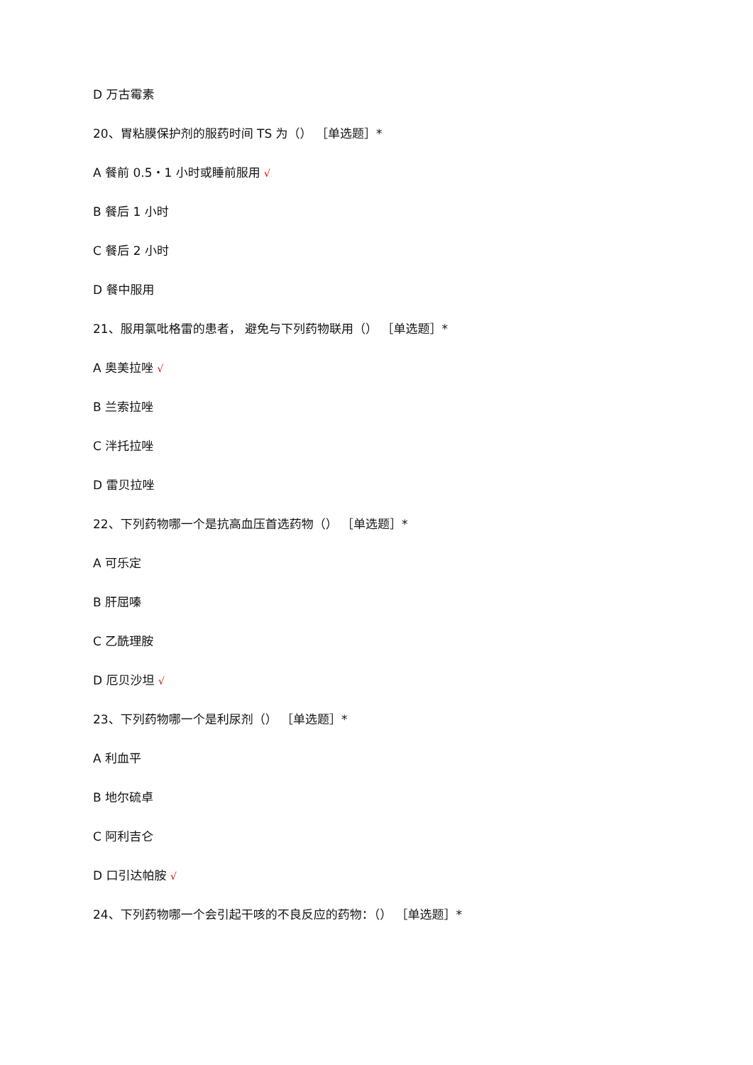D 万古霉素
20、胃粘膜保护剂的服药时间 TS 为（） ［单选题］*
A 餐前 0.5・1 小时或睡前服用 √
B 餐后 1 小时
C 餐后 2 小时
D 餐中服用
21、服用氯吡格雷的患者， 避免与下列药物联用（） ［单选题］*
A 奥美拉唑 √
B 兰索拉唑
C 泮托拉唑
D 雷贝拉唑
22、下列药物哪一个是抗高血压首选药物（） ［单选题］*
A 可乐定
B 肝屈嗪
C 乙酰理胺
D 厄贝沙坦 √
23、下列药物哪一个是利尿剂（） ［单选题］*
A 利血平
B 地尔硫卓
C 阿利吉仑
D 口引达帕胺 √
24、下列药物哪一个会引起干咳的不良反应的药物：（） ［单选题］*